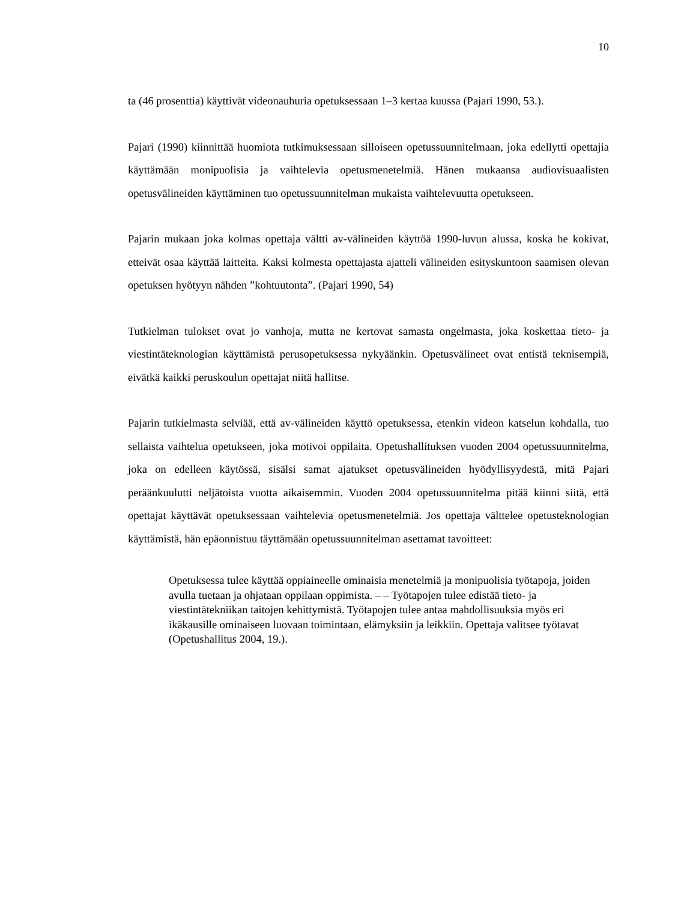10
ta (46 prosenttia) käyttivät videonauhuria opetuksessaan 1–3 kertaa kuussa (Pajari 1990, 53.).
Pajari (1990) kiinnittää huomiota tutkimuksessaan silloiseen opetussuunnitelmaan, joka edellytti opettajia käyttämään monipuolisia ja vaihtelevia opetusmenetelmiä. Hänen mukaansa audiovisuaalisten opetusvälineiden käyttäminen tuo opetussuunnitelman mukaista vaihtelevuutta opetukseen.
Pajarin mukaan joka kolmas opettaja vältti av-välineiden käyttöä 1990-luvun alussa, koska he kokivat, etteivät osaa käyttää laitteita. Kaksi kolmesta opettajasta ajatteli välineiden esityskuntoon saamisen olevan opetuksen hyötyyn nähden ”kohtuutonta”. (Pajari 1990, 54)
Tutkielman tulokset ovat jo vanhoja, mutta ne kertovat samasta ongelmasta, joka koskettaa tieto- ja viestintäteknologian käyttämistä perusopetuksessa nykyäänkin. Opetusvälineet ovat entistä teknisempiä, eivätkä kaikki peruskoulun opettajat niitä hallitse.
Pajarin tutkielmasta selviää, että av-välineiden käyttö opetuksessa, etenkin videon katselun kohdalla, tuo sellaista vaihtelua opetukseen, joka motivoi oppilaita. Opetushallituksen vuoden 2004 opetussuunnitelma, joka on edelleen käytössä, sisälsi samat ajatukset opetusvälineiden hyödyllisyydestä, mitä Pajari peräänkuulutti neljätoista vuotta aikaisemmin. Vuoden 2004 opetussuunnitelma pitää kiinni siitä, että opettajat käyttävät opetuksessaan vaihtelevia opetusmenetelmiä. Jos opettaja välttelee opetusteknologian käyttämistä, hän epäonnistuu täyttämään opetussuunnitelman asettamat tavoitteet:
Opetuksessa tulee käyttää oppiaineelle ominaisia menetelmiä ja monipuolisia työtapoja, joiden avulla tuetaan ja ohjataan oppilaan oppimista. – – Työtapojen tulee edistää tieto- ja viestintätekniikan taitojen kehittymistä. Työtapojen tulee antaa mahdollisuuksia myös eri ikäkausille ominaiseen luovaan toimintaan, elämyksiin ja leikkiin. Opettaja valitsee työtavat (Opetushallitus 2004, 19.).